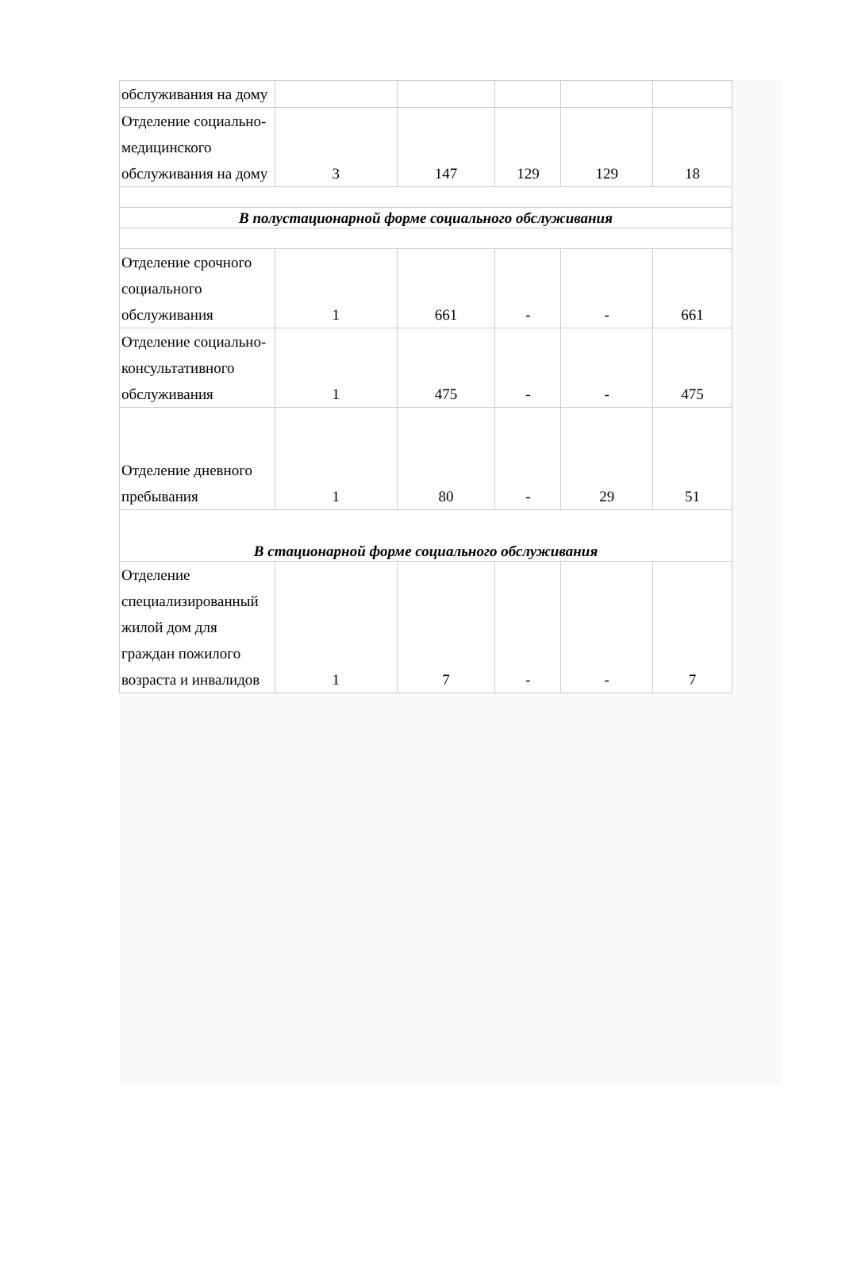| обслуживания на дому | | | | | |
| Отделение социально-медицинского обслуживания на дому | 3 | 147 | 129 | 129 | 18 |
| В полустационарной форме социального обслуживания | | | | | |
| Отделение срочного социального обслуживания | 1 | 661 | - | - | 661 |
| Отделение социально-консультативного обслуживания | 1 | 475 | - | - | 475 |
| Отделение дневного пребывания | 1 | 80 | - | 29 | 51 |
| В стационарной форме социального обслуживания | | | | | |
| Отделение специализированный жилой дом для граждан пожилого возраста и инвалидов | 1 | 7 | - | - | 7 |